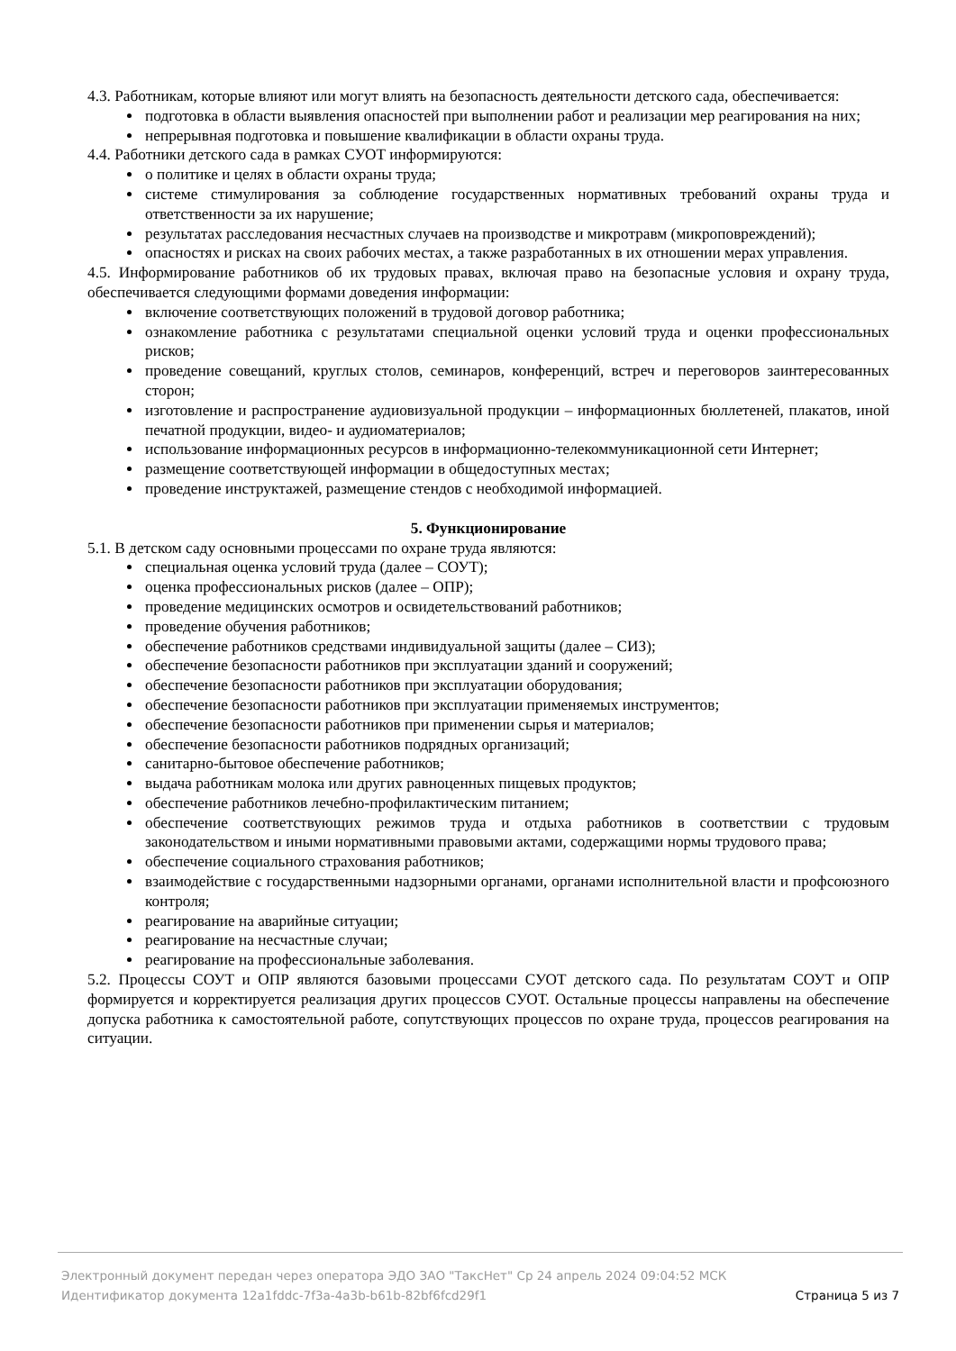4.3. Работникам, которые влияют или могут влиять на безопасность деятельности детского сада, обеспечивается:
подготовка в области выявления опасностей при выполнении работ и реализации мер реагирования на них;
непрерывная подготовка и повышение квалификации в области охраны труда.
4.4. Работники детского сада в рамках СУОТ информируются:
о политике и целях в области охраны труда;
системе стимулирования за соблюдение государственных нормативных требований охраны труда и ответственности за их нарушение;
результатах расследования несчастных случаев на производстве и микротравм (микроповреждений);
опасностях и рисках на своих рабочих местах, а также разработанных в их отношении мерах управления.
4.5. Информирование работников об их трудовых правах, включая право на безопасные условия и охрану труда, обеспечивается следующими формами доведения информации:
включение соответствующих положений в трудовой договор работника;
ознакомление работника с результатами специальной оценки условий труда и оценки профессиональных рисков;
проведение совещаний, круглых столов, семинаров, конференций, встреч и переговоров заинтересованных сторон;
изготовление и распространение аудиовизуальной продукции – информационных бюллетеней, плакатов, иной печатной продукции, видео- и аудиоматериалов;
использование информационных ресурсов в информационно-телекоммуникационной сети Интернет;
размещение соответствующей информации в общедоступных местах;
проведение инструктажей, размещение стендов с необходимой информацией.
5. Функционирование
5.1. В детском саду основными процессами по охране труда являются:
специальная оценка условий труда (далее – СОУТ);
оценка профессиональных рисков (далее – ОПР);
проведение медицинских осмотров и освидетельствований работников;
проведение обучения работников;
обеспечение работников средствами индивидуальной защиты (далее – СИЗ);
обеспечение безопасности работников при эксплуатации зданий и сооружений;
обеспечение безопасности работников при эксплуатации оборудования;
обеспечение безопасности работников при эксплуатации применяемых инструментов;
обеспечение безопасности работников при применении сырья и материалов;
обеспечение безопасности работников подрядных организаций;
санитарно-бытовое обеспечение работников;
выдача работникам молока или других равноценных пищевых продуктов;
обеспечение работников лечебно-профилактическим питанием;
обеспечение соответствующих режимов труда и отдыха работников в соответствии с трудовым законодательством и иными нормативными правовыми актами, содержащими нормы трудового права;
обеспечение социального страхования работников;
взаимодействие с государственными надзорными органами, органами исполнительной власти и профсоюзного контроля;
реагирование на аварийные ситуации;
реагирование на несчастные случаи;
реагирование на профессиональные заболевания.
5.2. Процессы СОУТ и ОПР являются базовыми процессами СУОТ детского сада. По результатам СОУТ и ОПР формируется и корректируется реализация других процессов СУОТ. Остальные процессы направлены на обеспечение допуска работника к самостоятельной работе, сопутствующих процессов по охране труда, процессов реагирования на ситуации.
Электронный документ передан через оператора ЭДО ЗАО "ТаксНет" Ср 24 апрель 2024 09:04:52 МСК
Идентификатор документа 12a1fddc-7f3a-4a3b-b61b-82bf6fcd29f1 Страница 5 из 7